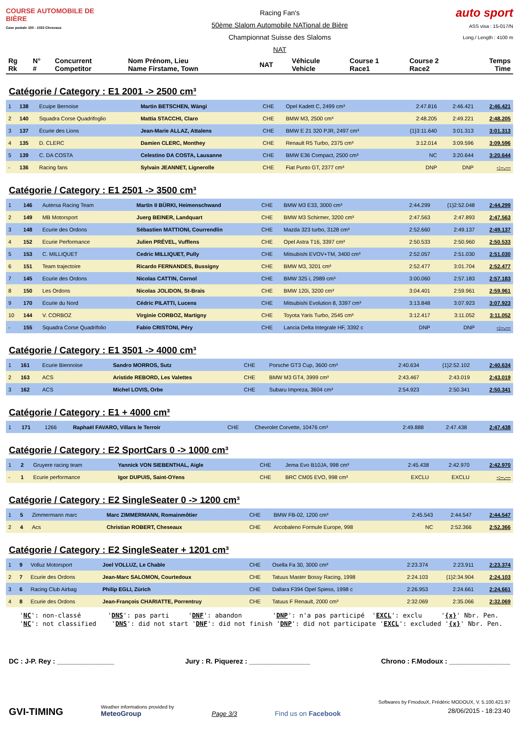COURSE AUTOMOBILE DE BIÈRE
Case postale 150 - 1033 Cheseaux
Racing Fan's
50ème Slalom Automobile NATional de Bière
Championnat Suisse des Slaloms
NAT
auto sport
ASS visa : 15-017/N
Long./ Length : 4100 m
| Rg Rk | N° # | Concurrent Competitor | Nom Prénom, Lieu Name Firstame, Town | NAT | Véhicule Vehicle | Course 1 Race1 | Course 2 Race2 | Temps Time |
| --- | --- | --- | --- | --- | --- | --- | --- | --- |
Catégorie / Category : E1 2001 -> 2500 cm³
| 1 | 138 | Ecuipe Bernoise | Martin BETSCHEN, Wängi | CHE | Opel Kadett C, 2499 cm³ | 2:47.816 | 2:46.421 | 2:46.421 |
| 2 | 140 | Squadra Corse Quadrifoglio | Mattia STACCHI, Claro | CHE | BMW M3, 2500 cm³ | 2:48.205 | 2:49.221 | 2:48.205 |
| 3 | 137 | Écurie des Lions | Jean-Marie ALLAZ, Attalens | CHE | BMW E 21 320 PJR, 2497 cm³ | {1}3:11.640 | 3:01.313 | 3:01.313 |
| 4 | 135 | D. CLERC | Damien CLERC, Monthey | CHE | Renault R5 Turbo, 2375 cm³ | 3:12.014 | 3:09.596 | 3:09.596 |
| 5 | 139 | C. DA COSTA | Celestino DA COSTA, Lausanne | CHE | BMW E36 Compact, 2500 cm³ | NC | 3:20.644 | 3:20.644 |
| - | 136 | Racing fans | Sylvain JEANNET, Lignerolle | CHE | Fiat Punto GT, 2377 cm³ | DNP | DNP | -:--.--- |
Catégorie / Category : E1 2501 -> 3500 cm³
| 1 | 146 | Autersa Racing Team | Martin II BÜRKI, Heimenschwand | CHE | BMW M3 E33, 3000 cm³ | 2:44.299 | {1}2:52.048 | 2:44.299 |
| 2 | 149 | MB Motorsport | Juerg BEINER, Landquart | CHE | BMW M3 Schirmer, 3200 cm³ | 2:47.563 | 2:47.893 | 2:47.563 |
| 3 | 148 | Ecurie des Ordons | Sébastien MATTIONI, Courrendlin | CHE | Mazda 323 turbo, 3128 cm³ | 2:52.660 | 2:49.137 | 2:49.137 |
| 4 | 152 | Ecurie Performance | Julien PRÉVEL, Vufflens | CHE | Opel Astra T16, 3397 cm³ | 2:50.533 | 2:50.960 | 2:50.533 |
| 5 | 153 | C. MILLIQUET | Cedric MILLIQUET, Pully | CHE | Mitsubishi EVOV+TM, 3400 cm³ | 2:52.057 | 2:51.030 | 2:51.030 |
| 6 | 151 | Team trajectoire | Ricardo FERNANDES, Bussigny | CHE | BMW M3, 3201 cm³ | 2:52.477 | 3:01.704 | 2:52.477 |
| 7 | 145 | Ecurie des Ordons | Nicolas CATTIN, Cornol | CHE | BMW 325 i, 2989 cm³ | 3:00.060 | 2:57.183 | 2:57.183 |
| 8 | 150 | Les Ordons | Nicolas JOLIDON, St-Brais | CHE | BMW 120i, 3200 cm³ | 3:04.401 | 2:59.961 | 2:59.961 |
| 9 | 170 | Ecurie du Nord | Cédric PILATTI, Lucens | CHE | Mitsubishi Evolution 8, 3397 cm³ | 3:13.848 | 3:07.923 | 3:07.923 |
| 10 | 144 | V. CORBOZ | Virginie CORBOZ, Martigny | CHE | Toyota Yaris Turbo, 2545 cm³ | 3:12.417 | 3:11.052 | 3:11.052 |
| - | 155 | Squadra Corse Quadrifolio | Fabio CRISTONI, Péry | CHE | Lancia Delta Integrale HF, 3392 c | DNP | DNP | -:--.--- |
Catégorie / Category : E1 3501 -> 4000 cm³
| 1 | 161 | Ecurie Biennoise | Sandro MORROS, Sutz | CHE | Porsche GT3 Cup, 3600 cm³ | 2:40.634 | {1}2:52.102 | 2:40.634 |
| 2 | 163 | ACS | Aristide REBORD, Les Valettes | CHE | BMW M3 GT4, 3999 cm³ | 2:43.467 | 2:43.019 | 2:43.019 |
| 3 | 162 | ACS | Michel LOVIS, Orbe | CHE | Subaru Impreza, 3604 cm³ | 2:54.923 | 2:50.341 | 2:50.341 |
Catégorie / Category : E1 + 4000 cm³
| 1 | 171 | 1266 | Raphaël FAVARO, Villars le Terroir | CHE | Chevrolet Corvette, 10476 cm³ | 2:49.888 | 2:47.438 | 2:47.438 |
Catégorie / Category : E2 SportCars 0 -> 1000 cm³
| 1 | 2 | Gruyere racing team | Yannick VON SIEBENTHAL, Aigle | CHE | Jema Evo B10JA, 998 cm³ | 2:45.438 | 2:42.970 | 2:42.970 |
| - | 1 | Ecurie performance | Igor DUPUIS, Saint-OYens | CHE | BRC CM05 EVO, 998 cm³ | EXCLU | EXCLU | -:--.--- |
Catégorie / Category : E2 SingleSeater 0 -> 1200 cm³
| 1 | 5 | Zimmermann marc | Marc ZIMMERMANN, Romainmôtier | CHE | BMW FB-02, 1200 cm³ | 2:45.543 | 2:44.547 | 2:44.547 |
| 2 | 4 | Acs | Christian ROBERT, Cheseaux | CHE | Arcobaleno Formule Europe, 998 | NC | 2:52.366 | 2:52.366 |
Catégorie / Category : E2 SingleSeater + 1201 cm³
| 1 | 9 | Volluz Motorsport | Joel VOLLUZ, Le Chable | CHE | Osella Fa 30, 3000 cm³ | 2:23.374 | 2:23.911 | 2:23.374 |
| 2 | 7 | Ecurie des Ordons | Jean-Marc SALOMON, Courtedoux | CHE | Tatuus Master Bossy Racing, 1998 | 2:24.103 | {1}2:34.904 | 2:24.103 |
| 3 | 6 | Racing Club Airbag | Philip EGLI, Zürich | CHE | Dallara F394 Opel Spiess, 1998 c | 2:26.953 | 2:24.661 | 2:24.661 |
| 4 | 8 | Ecurie des Ordons | Jean-François CHARIATTE, Porrentruy | CHE | Tatuus F Renault, 2000 cm³ | 2:32.069 | 2:35.066 | 2:32.069 |
'NC': non-classé 'DNS': pas parti 'DNF': abandon 'DNP': n'a pas participé 'EXCL': exclu '{x}' Nbr. Pen. 'NC': not classified 'DNS': did not start 'DNF': did not finish 'DNP': did not participate 'EXCL': excluded '{x}' Nbr. Pen.
DC : J-P. Rey : _______________ Jury : R. Piquerez : ________________ Chrono : F.Modoux : ________________
GVI-TIMING
Weather informations provided by
MeteoGroup
Page 3/3
Find us on Facebook
Softwares by FmodouX, Frédéric MODOUX, V. 5.100.421.97
28/06/2015 - 18:23:40